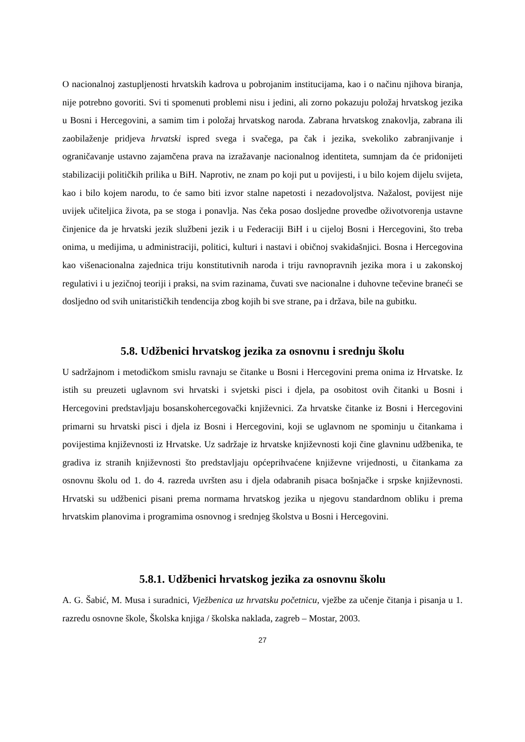O nacionalnoj zastupljenosti hrvatskih kadrova u pobrojanim institucijama, kao i o načinu njihova biranja, nije potrebno govoriti. Svi ti spomenuti problemi nisu i jedini, ali zorno pokazuju položaj hrvatskog jezika u Bosni i Hercegovini, a samim tim i položaj hrvatskog naroda. Zabrana hrvatskog znakovlja, zabrana ili zaobilaženje pridjeva hrvatski ispred svega i svačega, pa čak i jezika, svekoliko zabranjivanje i ograničavanje ustavno zajamčena prava na izražavanje nacionalnog identiteta, sumnjam da će pridonijeti stabilizaciji političkih prilika u BiH. Naprotiv, ne znam po koji put u povijesti, i u bilo kojem dijelu svijeta, kao i bilo kojem narodu, to će samo biti izvor stalne napetosti i nezadovoljstva. Nažalost, povijest nije uvijek učiteljica života, pa se stoga i ponavlja. Nas čeka posao dosljedne provedbe oživotvorenja ustavne činjenice da je hrvatski jezik službeni jezik i u Federaciji BiH i u cijeloj Bosni i Hercegovini, što treba onima, u medijima, u administraciji, politici, kulturi i nastavi i običnoj svakidašnjici. Bosna i Hercegovina kao višenacionalna zajednica triju konstitutivnih naroda i triju ravnopravnih jezika mora i u zakonskoj regulativi i u jezičnoj teoriji i praksi, na svim razinama, čuvati sve nacionalne i duhovne tečevine braneći se dosljedno od svih unitarističkih tendencija zbog kojih bi sve strane, pa i država, bile na gubitku.
5.8. Udžbenici hrvatskog jezika za osnovnu i srednju školu
U sadržajnom i metodičkom smislu ravnaju se čitanke u Bosni i Hercegovini prema onima iz Hrvatske. Iz istih su preuzeti uglavnom svi hrvatski i svjetski pisci i djela, pa osobitost ovih čitanki u Bosni i Hercegovini predstavljaju bosanskohercegovački književnici. Za hrvatske čitanke iz Bosni i Hercegovini primarni su hrvatski pisci i djela iz Bosni i Hercegovini, koji se uglavnom ne spominju u čitankama i povijestima književnosti iz Hrvatske. Uz sadržaje iz hrvatske književnosti koji čine glavninu udžbenika, te gradiva iz stranih književnosti što predstavljaju općeprihvaćene književne vrijednosti, u čitankama za osnovnu školu od 1. do 4. razreda uvršten asu i djela odabranih pisaca bošnjačke i srpske književnosti. Hrvatski su udžbenici pisani prema normama hrvatskog jezika u njegovu standardnom obliku i prema hrvatskim planovima i programima osnovnog i srednjeg školstva u Bosni i Hercegovini.
5.8.1. Udžbenici hrvatskog jezika za osnovnu školu
A. G. Šabić, M. Musa i suradnici, Vježbenica uz hrvatsku početnicu, vježbe za učenje čitanja i pisanja u 1. razredu osnovne škole, Školska knjiga / školska naklada, zagreb – Mostar, 2003.
27